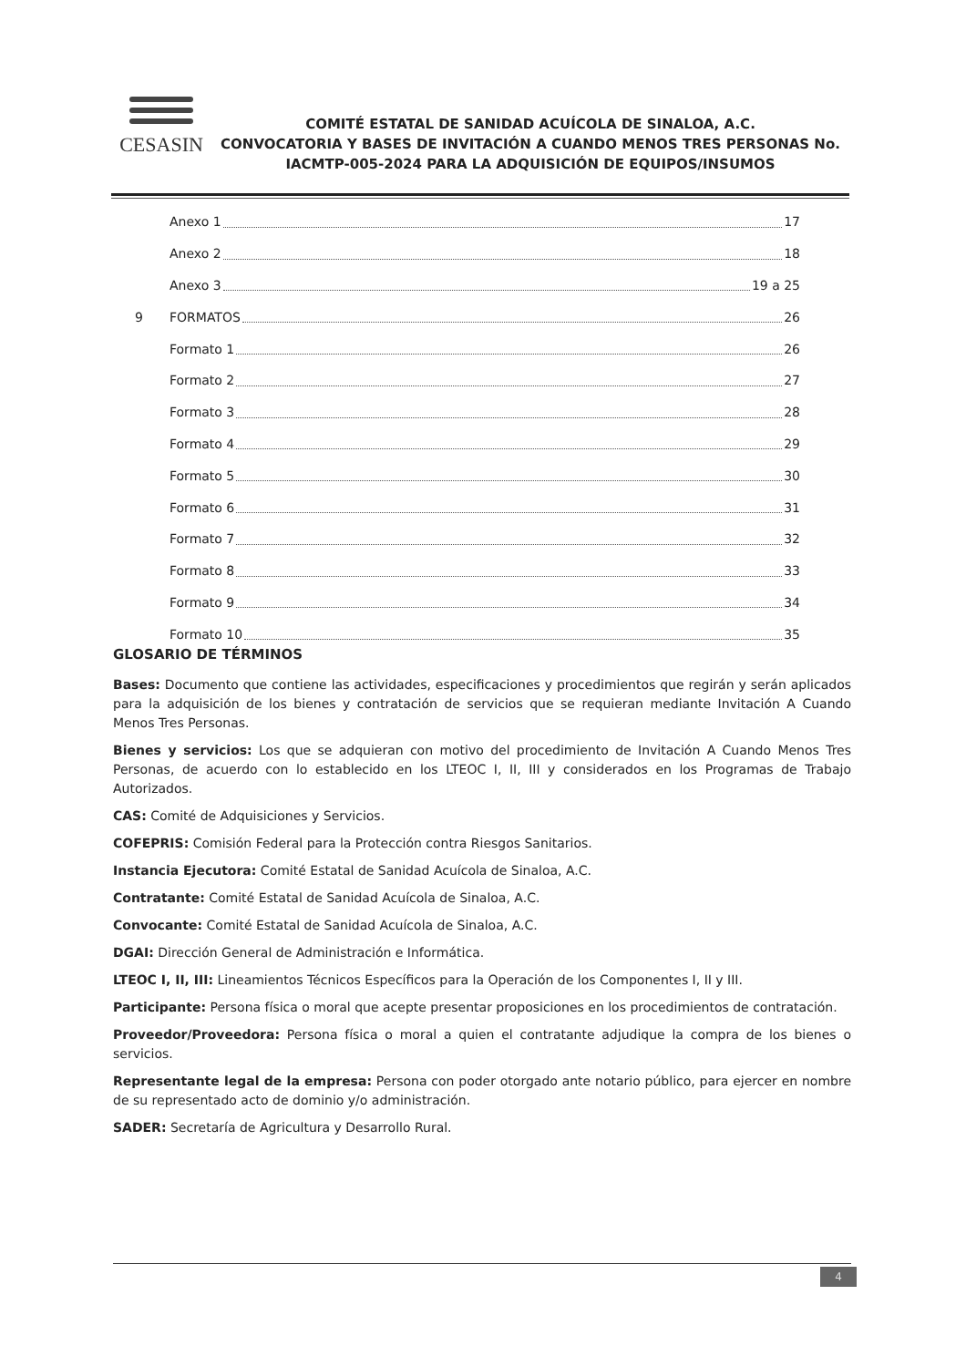CESASIN
COMITÉ ESTATAL DE SANIDAD ACUÍCOLA DE SINALOA, A.C.
CONVOCATORIA Y BASES DE INVITACIÓN A CUANDO MENOS TRES PERSONAS No. IACMTP-005-2024 PARA LA ADQUISICIÓN DE EQUIPOS/INSUMOS
Anexo 1 17
Anexo 2 18
Anexo 3 19 a 25
9 FORMATOS 26
Formato 1 26
Formato 2 27
Formato 3 28
Formato 4 29
Formato 5 30
Formato 6 31
Formato 7 32
Formato 8 33
Formato 9 34
Formato 10 35
GLOSARIO DE TÉRMINOS
Bases: Documento que contiene las actividades, especificaciones y procedimientos que regirán y serán aplicados para la adquisición de los bienes y contratación de servicios que se requieran mediante Invitación A Cuando Menos Tres Personas.
Bienes y servicios: Los que se adquieran con motivo del procedimiento de Invitación A Cuando Menos Tres Personas, de acuerdo con lo establecido en los LTEOC I, II, III y considerados en los Programas de Trabajo Autorizados.
CAS: Comité de Adquisiciones y Servicios.
COFEPRIS: Comisión Federal para la Protección contra Riesgos Sanitarios.
Instancia Ejecutora: Comité Estatal de Sanidad Acuícola de Sinaloa, A.C.
Contratante: Comité Estatal de Sanidad Acuícola de Sinaloa, A.C.
Convocante: Comité Estatal de Sanidad Acuícola de Sinaloa, A.C.
DGAI: Dirección General de Administración e Informática.
LTEOC I, II, III: Lineamientos Técnicos Específicos para la Operación de los Componentes I, II y III.
Participante: Persona física o moral que acepte presentar proposiciones en los procedimientos de contratación.
Proveedor/Proveedora: Persona física o moral a quien el contratante adjudique la compra de los bienes o servicios.
Representante legal de la empresa: Persona con poder otorgado ante notario público, para ejercer en nombre de su representado acto de dominio y/o administración.
SADER: Secretaría de Agricultura y Desarrollo Rural.
4